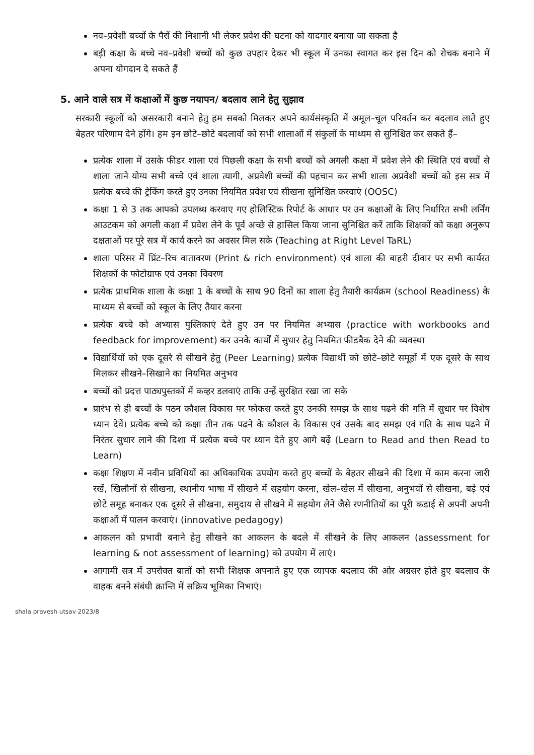नव–प्रवेशी बच्चों के पैरों की निशानी भी लेकर प्रवेश की घटना को यादगार बनाया जा सकता है
बड़ी कक्षा के बच्चे नव–प्रवेशी बच्चों को कुछ उपहार देकर भी स्कूल में उनका स्वागत कर इस दिन को रोचक बनाने में अपना योगदान दे सकते हैं
5. आने वाले सत्र में कक्षाओं में कुछ नयापन/ बदलाव लाने हेतु सुझाव
सरकारी स्कूलों को असरकारी बनाने हेतु हम सबको मिलकर अपने कार्यसंस्कृति में अमूल–चूल परिवर्तन कर बदलाव लाते हुए बेहतर परिणाम देने होंगे। हम इन छोटे–छोटे बदलावों को सभी शालाओं में संकुलों के माध्यम से सुनिश्चित कर सकते हैं–
प्रत्येक शाला में उसके फीडर शाला एवं पिछली कक्षा के सभी बच्चों को अगली कक्षा में प्रवेश लेने की स्थिति एवं बच्चों से शाला जाने योग्य सभी बच्चे एवं शाला त्यागी, अप्रवेशी बच्चों की पहचान कर सभी शाला अप्रवेशी बच्चों को इस सत्र में प्रत्येक बच्चे की ट्रेकिंग करते हुए उनका नियमित प्रवेश एवं सीखना सुनिश्चित करवाएं (OOSC)
कक्षा 1 से 3 तक आपको उपलब्ध करवाए गए होलिस्टिक रिपोर्ट के आधार पर उन कक्षाओं के लिए निर्धारित सभी लर्निंग आउटकम को अगली कक्षा में प्रवेश लेने के पूर्व अच्छे से हासिल किया जाना सुनिश्चित करें ताकि शिक्षकों को कक्षा अनुरूप दक्षताओं पर पूरे सत्र में कार्य करने का अवसर मिल सके (Teaching at Right Level TaRL)
शाला परिसर में प्रिंट–रिच वातावरण (Print & rich environment) एवं शाला की बाहरी दीवार पर सभी कार्यरत शिक्षकों के फोटोग्राफ एवं उनका विवरण
प्रत्येक प्राथमिक शाला के कक्षा 1 के बच्चों के साथ 90 दिनों का शाला हेतु तैयारी कार्यक्रम (school Readiness) के माध्यम से बच्चों को स्कूल के लिए तैयार करना
प्रत्येक बच्चे को अभ्यास पुस्तिकाएं देते हुए उन पर नियमित अभ्यास (practice with workbooks and feedback for improvement) कर उनके कार्यों में सुधार हेतु नियमित फीडबैक देने की व्यवस्था
विद्यार्थियों को एक दूसरे से सीखने हेतु (Peer Learning) प्रत्येक विद्यार्थी को छोटे–छोटे समूहों में एक दूसरे के साथ मिलकर सीखने–सिखाने का नियमित अनुभव
बच्चों को प्रदत्त पाठ्यपुस्तकों में कव्हर डलवाएं ताकि उन्हें सुरक्षित रखा जा सके
प्रारंभ से ही बच्चों के पठन कौशल विकास पर फोकस करते हुए उनकी समझ के साथ पढने की गति में सुधार पर विशेष ध्यान देवें। प्रत्येक बच्चे को कक्षा तीन तक पढने के कौशल के विकास एवं उसके बाद समझ एवं गति के साथ पढने में निरंतर सुधार लाने की दिशा में प्रत्येक बच्चे पर ध्यान देते हुए आगे बढ़ें (Learn to Read and then Read to Learn)
कक्षा शिक्षण में नवीन प्रविधियों का अधिकाधिक उपयोग करते हुए बच्चों के बेहतर सीखने की दिशा में काम करना जारी रखें, खिलौनों से सीखना, स्थानीय भाषा में सीखने में सहयोग करना, खेल–खेल में सीखना, अनुभवों से सीखना, बड़े एवं छोटे समूह बनाकर एक दूसरे से सीखना, समुदाय से सीखने में सहयोग लेने जैसे रणनीतियों का पूरी कडाई से अपनी अपनी कक्षाओं में पालन करवाएं। (innovative pedagogy)
आकलन को प्रभावी बनाने हेतु सीखने का आकलन के बदले में सीखने के लिए आकलन (assessment for learning & not assessment of learning) को उपयोग में लाएं।
आगामी सत्र में उपरोक्त बातों को सभी शिक्षक अपनाते हुए एक व्यापक बदलाव की ओर अग्रसर होते हुए बदलाव के वाहक बनने संबंधी क्रान्ति में सक्रिय भूमिका निभाएं।
shala pravesh utsav 2023/8